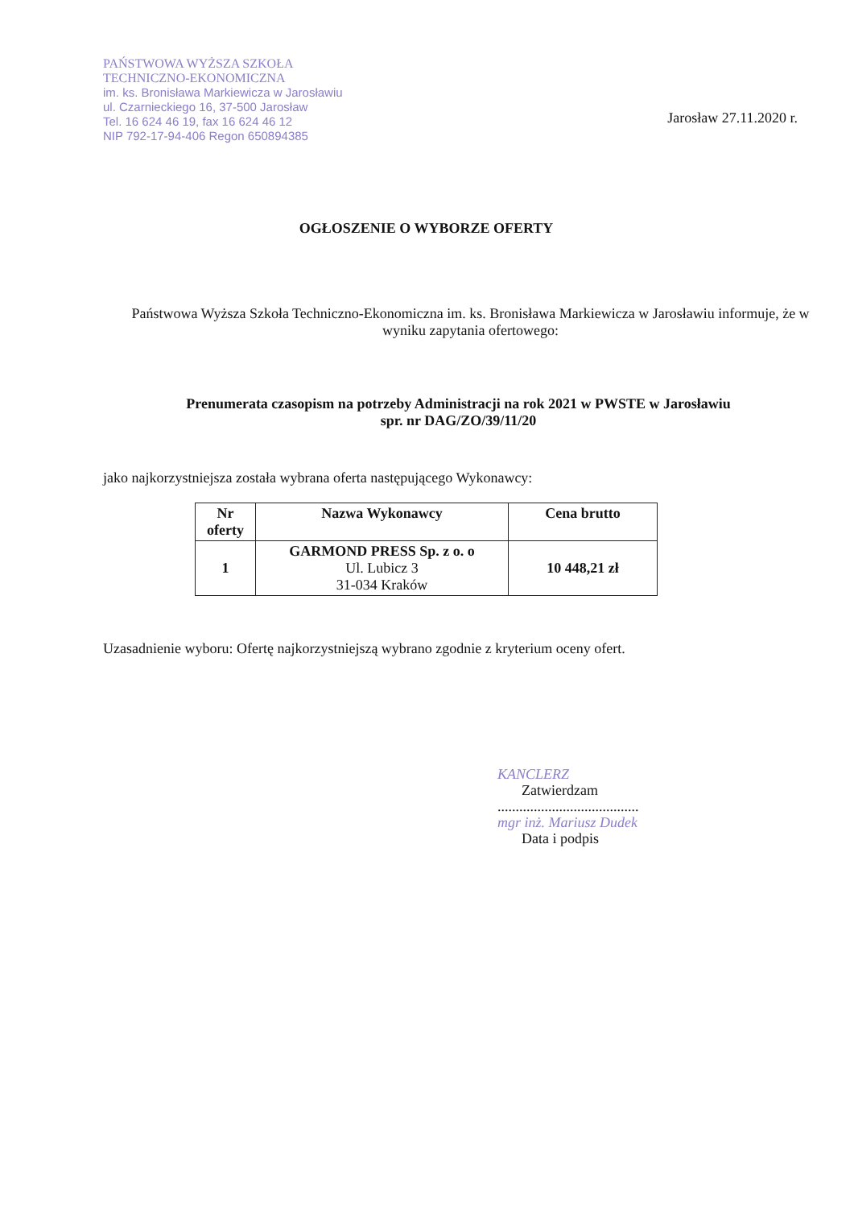PAŃSTWOWA WYŻSZA SZKOŁA
TECHNICZNO-EKONOMICZNA
im. ks. Bronisława Markiewicza w Jarosławiu
ul. Czarnieckiego 16, 37-500 Jarosław
Tel. 16 624 46 19, fax 16 624 46 12
NIP 792-17-94-406 Regon 650894385
Jarosław 27.11.2020 r.
OGŁOSZENIE O WYBORZE OFERTY
Państwowa Wyższa Szkoła Techniczno-Ekonomiczna im. ks. Bronisława Markiewicza w Jarosławiu informuje, że w wyniku zapytania ofertowego:
Prenumerata czasopism na potrzeby Administracji na rok 2021 w PWSTE w Jarosławiu
spr. nr DAG/ZO/39/11/20
jako najkorzystniejsza została wybrana oferta następującego Wykonawcy:
| Nr oferty | Nazwa Wykonawcy | Cena brutto |
| --- | --- | --- |
| 1 | GARMOND PRESS Sp. z o. o Ul. Lubicz 3 31-034 Kraków | 10 448,21 zł |
Uzasadnienie wyboru: Ofertę najkorzystniejszą wybrano zgodnie z kryterium oceny ofert.
KANCLERZ
Zatwierdzam
.......................................
mgr inż. Mariusz Dudek
Data i podpis